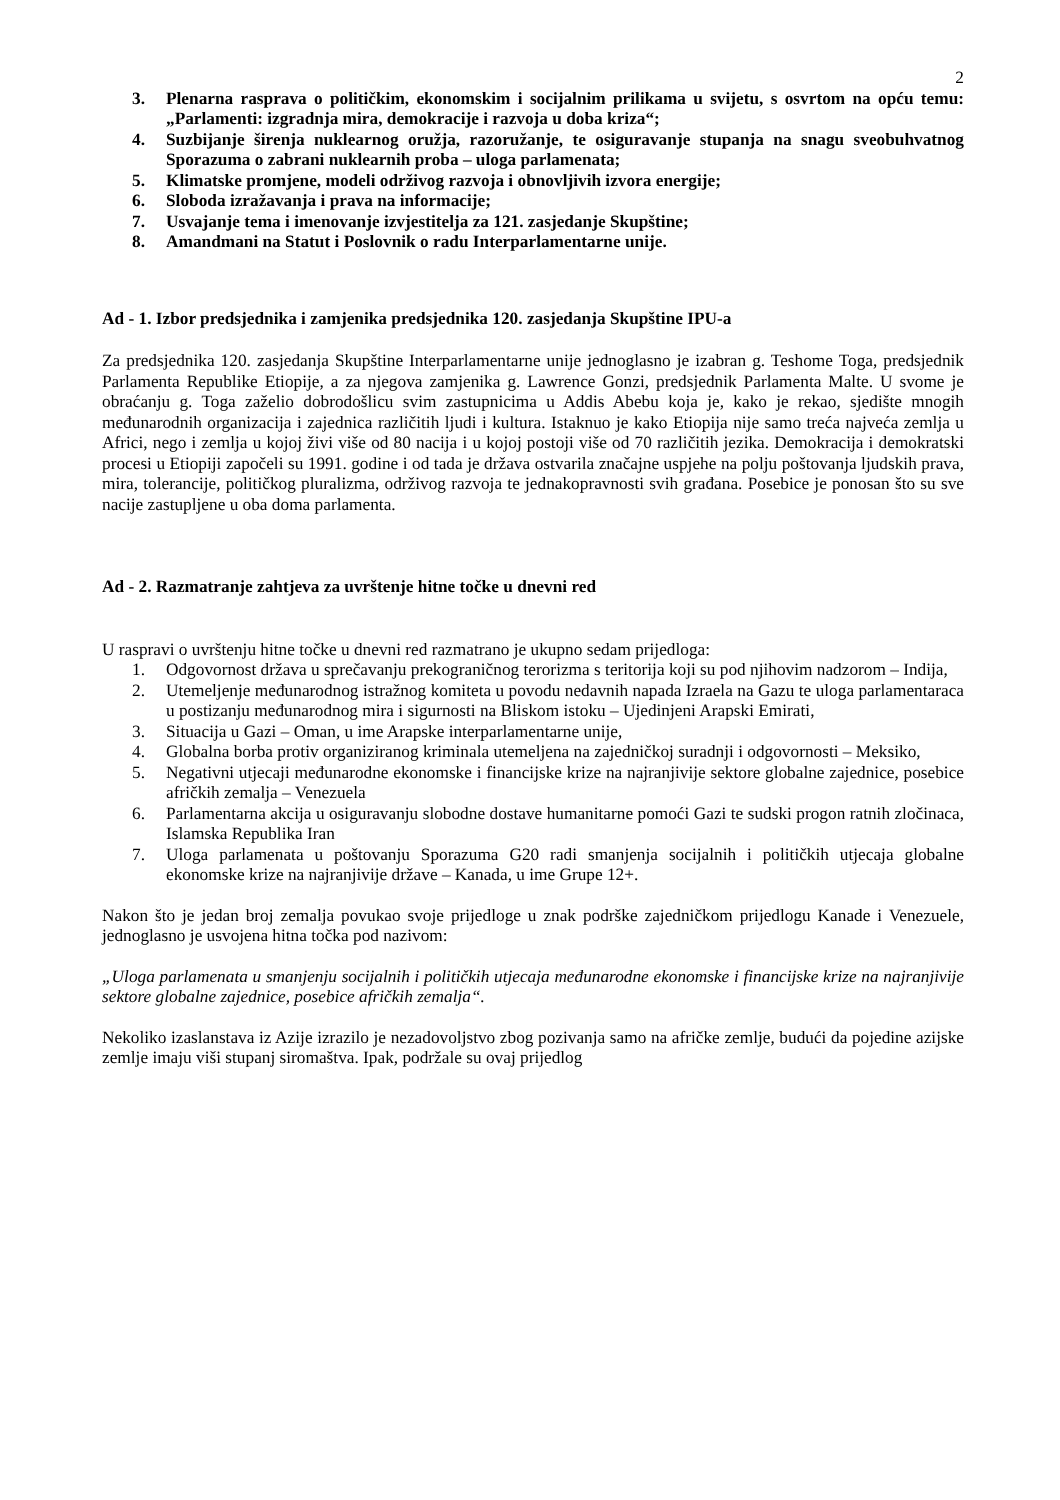2
3. Plenarna rasprava o političkim, ekonomskim i socijalnim prilikama u svijetu, s osvrtom na opću temu: „Parlamenti: izgradnja mira, demokracije i razvoja u doba kriza“;
4. Suzbijanje širenja nuklearnog oružja, razoružanje, te osiguravanje stupanja na snagu sveobuhvatnog Sporazuma o zabrani nuklearnih proba – uloga parlamenata;
5. Klimatske promjene, modeli održivog razvoja i obnovljivih izvora energije;
6. Sloboda izražavanja i prava na informacije;
7. Usvajanje tema i imenovanje izvjestitelja za 121. zasjedanje Skupštine;
8. Amandmani na Statut i Poslovnik o radu Interparlamentarne unije.
Ad - 1. Izbor predsjednika i zamjenika predsjednika 120. zasjedanja Skupštine IPU-a
Za predsjednika 120. zasjedanja Skupštine Interparlamentarne unije jednoglasno je izabran g. Teshome Toga, predsjednik Parlamenta Republike Etiopije, a za njegova zamjenika g. Lawrence Gonzi, predsjednik Parlamenta Malte. U svome je obraćanju g. Toga zaželio dobrodošlicu svim zastupnicima u Addis Abebu koja je, kako je rekao, sjedište mnogih međunarodnih organizacija i zajednica različitih ljudi i kultura. Istaknuo je kako Etiopija nije samo treća najveća zemlja u Africi, nego i zemlja u kojoj živi više od 80 nacija i u kojoj postoji više od 70 različitih jezika. Demokracija i demokratski procesi u Etiopiji započeli su 1991. godine i od tada je država ostvarila značajne uspjehe na polju poštovanja ljudskih prava, mira, tolerancije, političkog pluralizma, održivog razvoja te jednakopravnosti svih građana. Posebice je ponosan što su sve nacije zastupljene u oba doma parlamenta.
Ad - 2. Razmatranje zahtjeva za uvrštenje hitne točke u dnevni red
U raspravi o uvrštenju hitne točke u dnevni red razmatrano je ukupno sedam prijedloga:
1. Odgovornost država u sprečavanju prekograničnog terorizma s teritorija koji su pod njihovim nadzorom – Indija,
2. Utemeljenje međunarodnog istražnog komiteta u povodu nedavnih napada Izraela na Gazu te uloga parlamentaraca u postizanju međunarodnog mira i sigurnosti na Bliskom istoku – Ujedinjeni Arapski Emirati,
3. Situacija u Gazi – Oman, u ime Arapske interparlamentarne unije,
4. Globalna borba protiv organiziranog kriminala utemeljena na zajedničkoj suradnji i odgovornosti – Meksiko,
5. Negativni utjecaji međunarodne ekonomske i financijske krize na najranjivije sektore globalne zajednice, posebice afričkih zemalja – Venezuela
6. Parlamentarna akcija u osiguravanju slobodne dostave humanitarne pomoći Gazi te sudski progon ratnih zločinaca, Islamska Republika Iran
7. Uloga parlamenata u poštovanju Sporazuma G20 radi smanjenja socijalnih i političkih utjecaja globalne ekonomske krize na najranjivije države – Kanada, u ime Grupe 12+.
Nakon što je jedan broj zemalja povukao svoje prijedloge u znak podrške zajedničkom prijedlogu Kanade i Venezuele, jednoglasno je usvojena hitna točka pod nazivom:
„Uloga parlamenata u smanjenju socijalnih i političkih utjecaja međunarodne ekonomske i financijske krize na najranjivije sektore globalne zajednice, posebice afričkih zemalja“.
Nekoliko izaslanstava iz Azije izrazilo je nezadovoljstvo zbog pozivanja samo na afričke zemlje, budući da pojedine azijske zemlje imaju viši stupanj siromaštva. Ipak, podržale su ovaj prijedlog